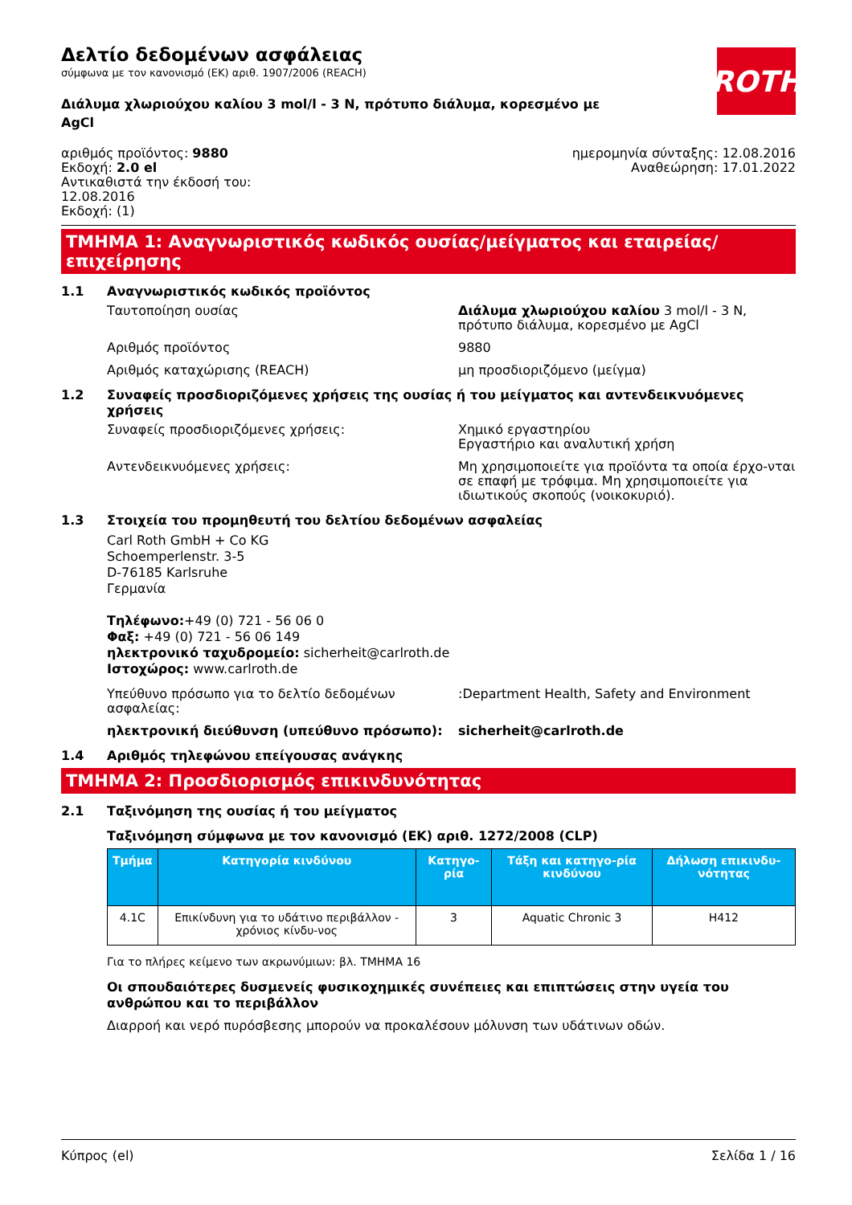ROTH
Δελτίο δεδομένων ασφάλειας
σύμφωνα με τον κανονισμό (ΕΚ) αριθ. 1907/2006 (REACH)
Διάλυμα χλωριούχου καλίου 3 mol/l - 3 N, πρότυπο διάλυμα, κορεσμένο με AgCl
αριθμός προϊόντος: 9880
Εκδοχή: 2.0 el
Αντικαθιστά την έκδοσή του:
12.08.2016
Εκδοχή: (1)
ημερομηνία σύνταξης: 12.08.2016
Αναθεώρηση: 17.01.2022
ΤΜΗΜΑ 1: Αναγνωριστικός κωδικός ουσίας/μείγματος και εταιρείας/ επιχείρησης
1.1 Αναγνωριστικός κωδικός προϊόντος
Ταυτοποίηση ουσίας Διάλυμα χλωριούχου καλίου 3 mol/l - 3 N, πρότυπο διάλυμα, κορεσμένο με AgCl
Αριθμός προϊόντος 9880
Αριθμός καταχώρισης (REACH) μη προσδιοριζόμενο (μείγμα)
1.2 Συναφείς προσδιοριζόμενες χρήσεις της ουσίας ή του μείγματος και αντενδεικνυόμενες χρήσεις
Συναφείς προσδιοριζόμενες χρήσεις: Χημικό εργαστηρίου
Εργαστήριο και αναλυτική χρήση
Αντενδεικνυόμενες χρήσεις: Μη χρησιμοποιείτε για προϊόντα τα οποία έρχο-νται σε επαφή με τρόφιμα. Μη χρησιμοποιείτε για ιδιωτικούς σκοπούς (νοικοκυριό).
1.3 Στοιχεία του προμηθευτή του δελτίου δεδομένων ασφαλείας
Carl Roth GmbH + Co KG
Schoemperlenstr. 3-5
D-76185 Karlsruhe
Γερμανία
Τηλέφωνο:+49 (0) 721 - 56 06 0
Φαξ: +49 (0) 721 - 56 06 149
ηλεκτρονικό ταχυδρομείο: sicherheit@carlroth.de
Ιστοχώρος: www.carlroth.de
Υπεύθυνο πρόσωπο για το δελτίο δεδομένων ασφαλείας:
:Department Health, Safety and Environment
ηλεκτρονική διεύθυνση (υπεύθυνο πρόσωπο): sicherheit@carlroth.de
1.4 Αριθμός τηλεφώνου επείγουσας ανάγκης
ΤΜΗΜΑ 2: Προσδιορισμός επικινδυνότητας
2.1 Ταξινόμηση της ουσίας ή του μείγματος
Ταξινόμηση σύμφωνα με τον κανονισμό (ΕΚ) αριθ. 1272/2008 (CLP)
| Τμήμα | Κατηγορία κινδύνου | Κατηγο-ρία | Τάξη και κατηγο-ρία κινδύνου | Δήλωση επικινδυ-νότητας |
| --- | --- | --- | --- | --- |
| 4.1C | Επικίνδυνη για το υδάτινο περιβάλλον - χρόνιος κίνδυ-νος | 3 | Aquatic Chronic 3 | H412 |
Για το πλήρες κείμενο των ακρωνύμιων: βλ. ΤΜΗΜΑ 16
Οι σπουδαιότερες δυσμενείς φυσικοχημικές συνέπειες και επιπτώσεις στην υγεία του ανθρώπου και το περιβάλλον
Διαρροή και νερό πυρόσβεσης μπορούν να προκαλέσουν μόλυνση των υδάτινων οδών.
Κύπρος (el) Σελίδα 1 / 16